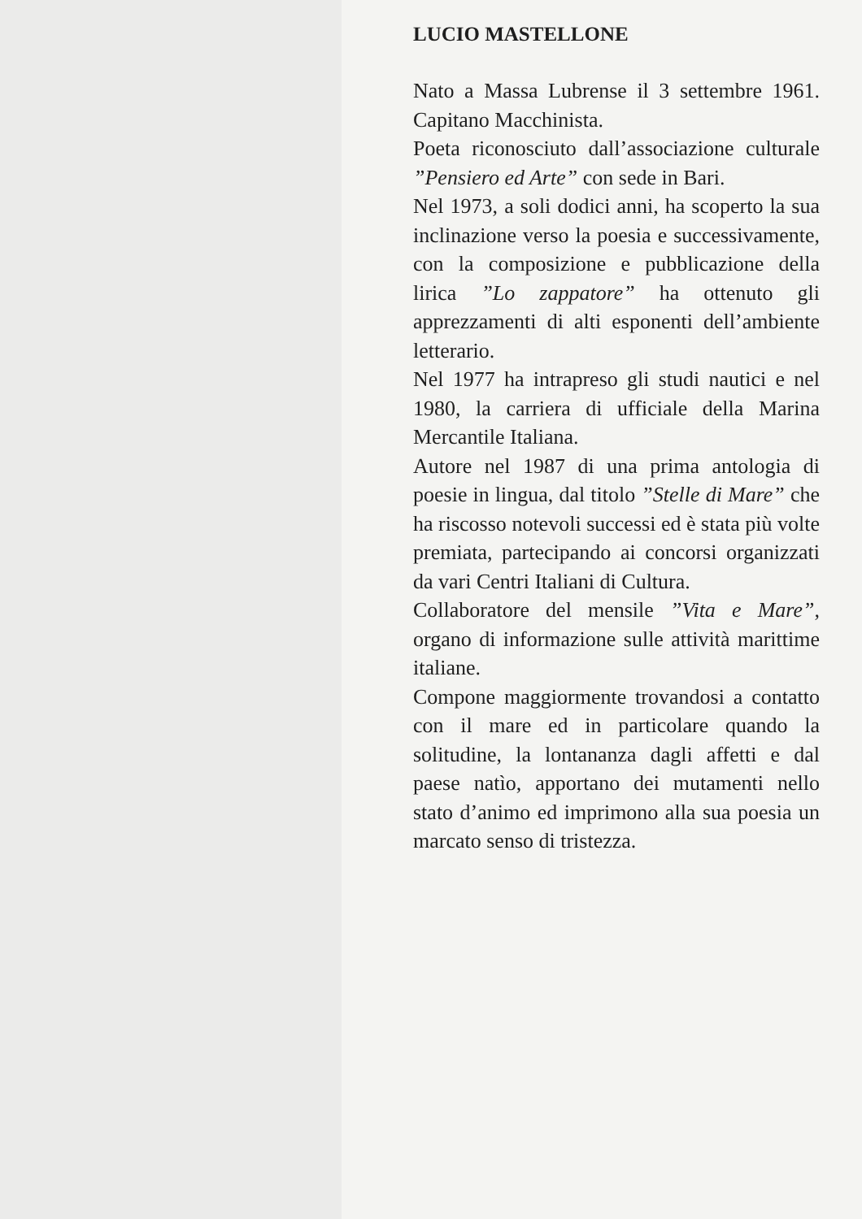LUCIO MASTELLONE
Nato a Massa Lubrense il 3 settembre 1961. Capitano Macchinista.
Poeta riconosciuto dall’associazione culturale ”Pensiero ed Arte” con sede in Bari.
Nel 1973, a soli dodici anni, ha scoperto la sua inclinazione verso la poesia e successivamente, con la composizione e pubblicazione della lirica ”Lo zappatore” ha ottenuto gli apprezzamenti di alti esponenti dell’ambiente letterario.
Nel 1977 ha intrapreso gli studi nautici e nel 1980, la carriera di ufficiale della Marina Mercantile Italiana.
Autore nel 1987 di una prima antologia di poesie in lingua, dal titolo ”Stelle di Mare” che ha riscosso notevoli successi ed è stata più volte premiata, partecipando ai concorsi organizzati da vari Centri Italiani di Cultura.
Collaboratore del mensile ”Vita e Mare”, organo di informazione sulle attività marittime italiane.
Compone maggiormente trovandosi a contatto con il mare ed in particolare quando la solitudine, la lontananza dagli affetti e dal paese natìo, apportano dei mutamenti nello stato d’animo ed imprimono alla sua poesia un marcato senso di tristezza.